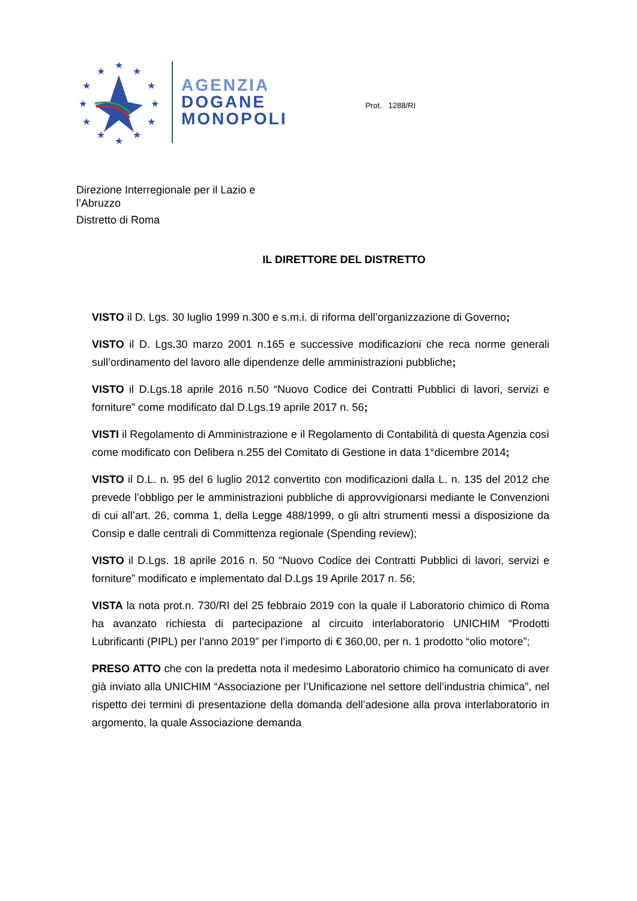★
★
★
★
★
★
★
★
★
★
★
★
AGENZIA
DOGANE
MONOPOLI
Prot. 1288/RI
Direzione Interregionale per il Lazio e
l’Abruzzo
Distretto di Roma
IL DIRETTORE DEL DISTRETTO
VISTO il D. Lgs. 30 luglio 1999 n.300 e s.m.i. di riforma dell’organizzazione di Governo;
VISTO il D. Lgs.30 marzo 2001 n.165 e successive modificazioni che reca norme generali sull’ordinamento del lavoro alle dipendenze delle amministrazioni pubbliche;
VISTO il D.Lgs.18 aprile 2016 n.50 “Nuovo Codice dei Contratti Pubblici di lavori, servizi e forniture” come modificato dal D.Lgs.19 aprile 2017 n. 56;
VISTI il Regolamento di Amministrazione e il Regolamento di Contabilità di questa Agenzia così come modificato con Delibera n.255 del Comitato di Gestione in data 1°dicembre 2014;
VISTO il D.L. n. 95 del 6 luglio 2012 convertito con modificazioni dalla L. n. 135 del 2012 che prevede l’obbligo per le amministrazioni pubbliche di approvvigionarsi mediante le Convenzioni di cui all’art. 26, comma 1, della Legge 488/1999, o gli altri strumenti messi a disposizione da Consip e dalle centrali di Committenza regionale (Spending review);
VISTO il D.Lgs. 18 aprile 2016 n. 50 “Nuovo Codice dei Contratti Pubblici di lavori, servizi e forniture” modificato e implementato dal D.Lgs 19 Aprile 2017 n. 56;
VISTA la nota prot.n. 730/RI del 25 febbraio 2019 con la quale il Laboratorio chimico di Roma ha avanzato richiesta di partecipazione al circuito interlaboratorio UNICHIM “Prodotti Lubrificanti (PIPL) per l’anno 2019” per l’importo di € 360,00, per n. 1 prodotto “olio motore”;
PRESO ATTO che con la predetta nota il medesimo Laboratorio chimico ha comunicato di aver già inviato alla UNICHIM “Associazione per l’Unificazione nel settore dell’industria chimica”, nel rispetto dei termini di presentazione della domanda dell’adesione alla prova interlaboratorio in argomento, la quale Associazione demanda